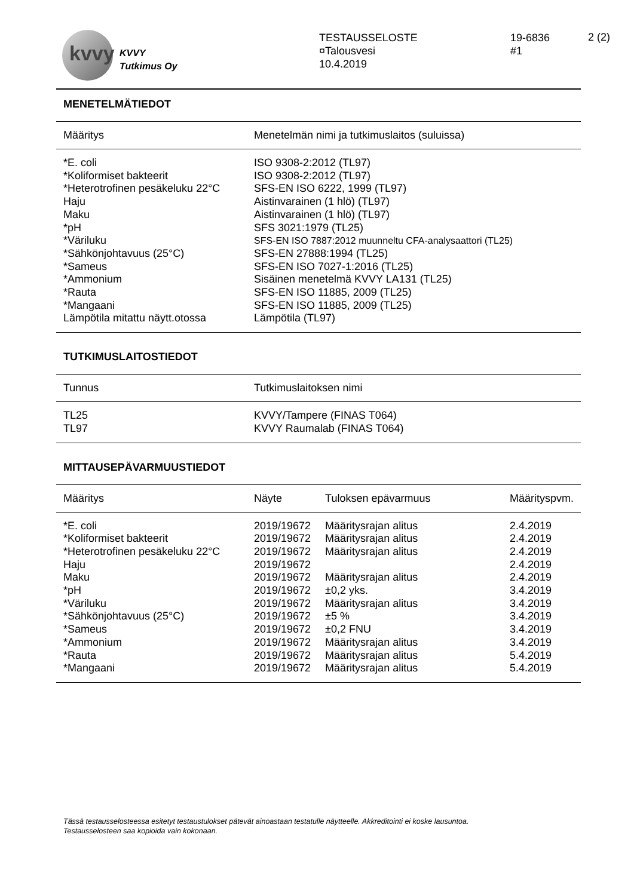kvvy
KVVY
Tutkimus Oy
TESTAUSSELOSTE
¤Talousvesi
10.4.2019
19-6836
#1
2 (2)
MENETELMÄTIEDOT
| Määritys | Menetelmän nimi ja tutkimuslaitos (suluissa) |
| --- | --- |
| *E. coli | ISO 9308-2:2012 (TL97) |
| *Koliformiset bakteerit | ISO 9308-2:2012 (TL97) |
| *Heterotrofinen pesäkeluku 22°C | SFS-EN ISO 6222, 1999 (TL97) |
| Haju | Aistinvarainen (1 hlö) (TL97) |
| Maku | Aistinvarainen (1 hlö) (TL97) |
| *pH | SFS 3021:1979 (TL25) |
| *Väriluku | SFS-EN ISO 7887:2012 muunneltu CFA-analysaattori (TL25) |
| *Sähkönjohtavuus (25°C) | SFS-EN 27888:1994 (TL25) |
| *Sameus | SFS-EN ISO 7027-1:2016 (TL25) |
| *Ammonium | Sisäinen menetelmä KVVY LA131 (TL25) |
| *Rauta | SFS-EN ISO 11885, 2009 (TL25) |
| *Mangaani | SFS-EN ISO 11885, 2009 (TL25) |
| Lämpötila mitattu näytt.otossa | Lämpötila (TL97) |
TUTKIMUSLAITOSTIEDOT
| Tunnus | Tutkimuslaitoksen nimi |
| --- | --- |
| TL25 | KVVY/Tampere (FINAS T064) |
| TL97 | KVVY Raumalab (FINAS T064) |
MITTAUSEPÄVARMUUSTIEDOT
| Määritys | Näyte | Tuloksen epävarmuus | Määrityspvm. |
| --- | --- | --- | --- |
| *E. coli | 2019/19672 | Määritysrajan alitus | 2.4.2019 |
| *Koliformiset bakteerit | 2019/19672 | Määritysrajan alitus | 2.4.2019 |
| *Heterotrofinen pesäkeluku 22°C | 2019/19672 | Määritysrajan alitus | 2.4.2019 |
| Haju | 2019/19672 | | 2.4.2019 |
| Maku | 2019/19672 | Määritysrajan alitus | 2.4.2019 |
| *pH | 2019/19672 | ±0,2 yks. | 3.4.2019 |
| *Väriluku | 2019/19672 | Määritysrajan alitus | 3.4.2019 |
| *Sähkönjohtavuus (25°C) | 2019/19672 | ±5 % | 3.4.2019 |
| *Sameus | 2019/19672 | ±0,2 FNU | 3.4.2019 |
| *Ammonium | 2019/19672 | Määritysrajan alitus | 3.4.2019 |
| *Rauta | 2019/19672 | Määritysrajan alitus | 5.4.2019 |
| *Mangaani | 2019/19672 | Määritysrajan alitus | 5.4.2019 |
Tässä testausselosteessa esitetyt testaustulokset pätevät ainoastaan testatulle näytteelle. Akkreditointi ei koske lausuntoa.
Testausselosteen saa kopioida vain kokonaan.